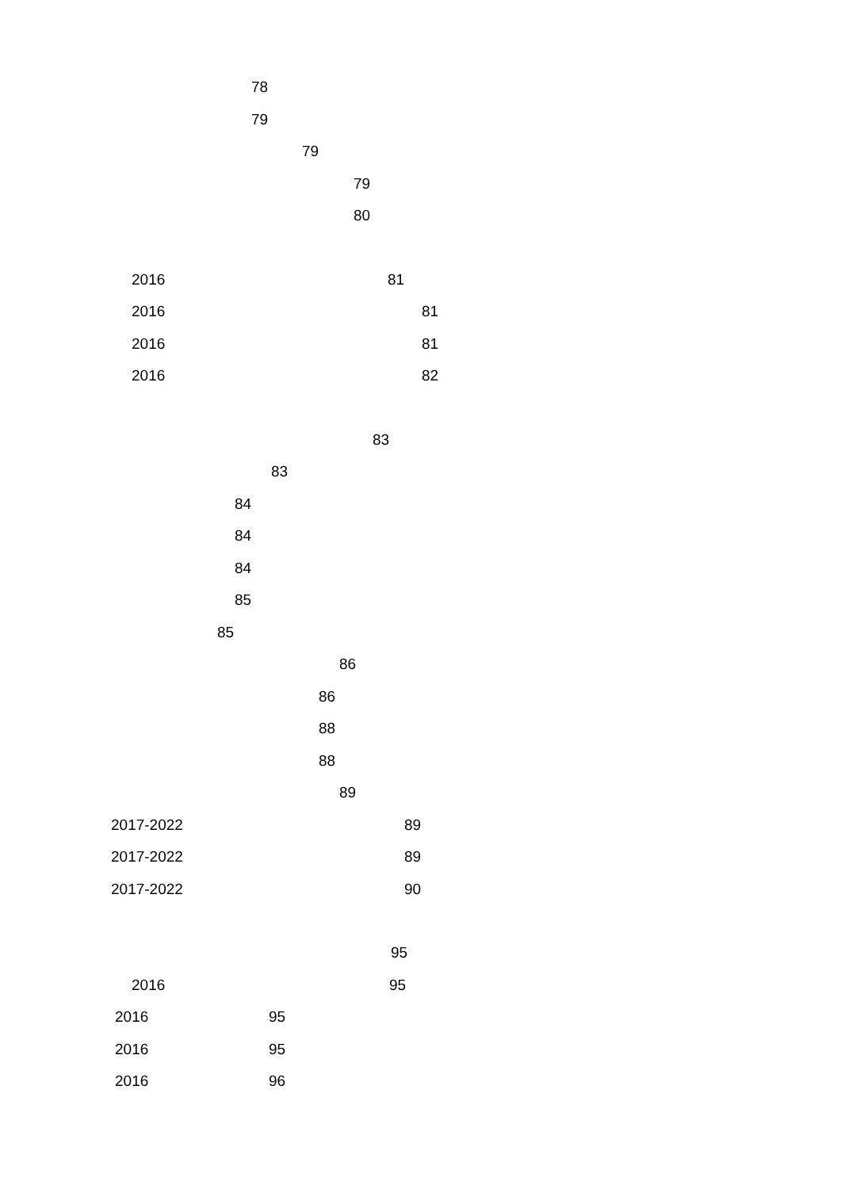78
79
79
79
80
2016 81
2016 81
2016 81
2016 82
83
83
84
84
84
85
85
86
86
88
88
89
2017-2022 89
2017-2022 89
2017-2022 90
95
2016 95
2016 95
2016 95
2016 96